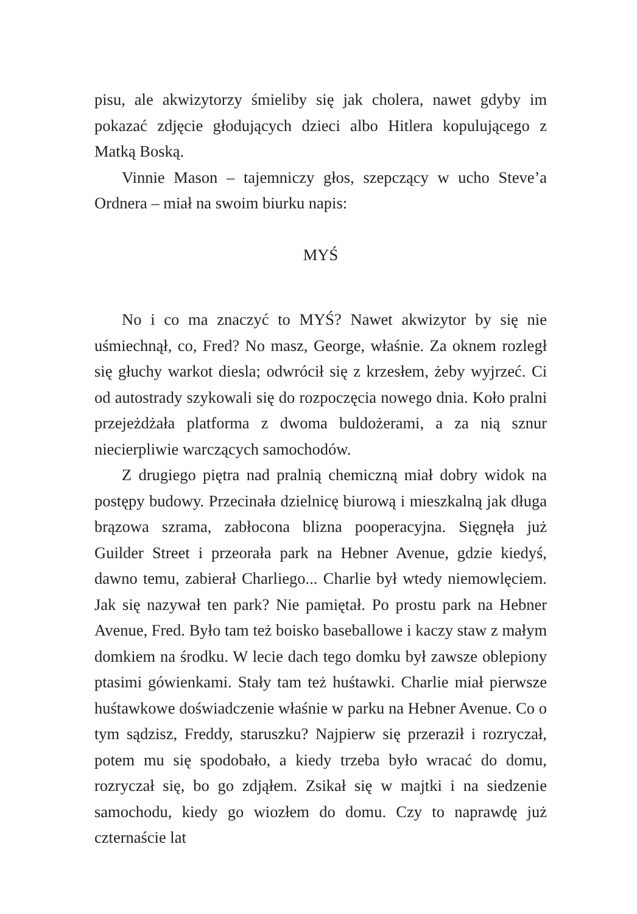pisu, ale akwizytorzy śmieliby się jak cholera, nawet gdyby im pokazać zdjęcie głodujących dzieci albo Hitlera kopulującego z Matką Boską.
Vinnie Mason – tajemniczy głos, szepczący w ucho Steve’a Ordnera – miał na swoim biurku napis:
MYŚ
No i co ma znaczyć to MYŚ? Nawet akwizytor by się nie uśmiechnął, co, Fred? No masz, George, właśnie. Za oknem rozległ się głuchy warkot diesla; odwrócił się z krzesłem, żeby wyjrzeć. Ci od autostrady szykowali się do rozpoczęcia nowego dnia. Koło pralni przejeżdżała platforma z dwoma buldożerami, a za nią sznur niecierpliwie warczących samochodów.
Z drugiego piętra nad pralnią chemiczną miał dobry widok na postępy budowy. Przecinała dzielnicę biurową i mieszkalną jak długa brązowa szrama, zabłocona blizna pooperacyjna. Sięgnęła już Guilder Street i przeorała park na Hebner Avenue, gdzie kiedyś, dawno temu, zabierał Charliego... Charlie był wtedy niemowlęciem. Jak się nazywał ten park? Nie pamiętał. Po prostu park na Hebner Avenue, Fred. Było tam też boisko baseballowe i kaczy staw z małym domkiem na środku. W lecie dach tego domku był zawsze oblepiony ptasimi gówienkami. Stały tam też huśtawki. Charlie miał pierwsze huśtawkowe doświadczenie właśnie w parku na Hebner Avenue. Co o tym sądzisz, Freddy, staruszku? Najpierw się przeraził i rozryczał, potem mu się spodobało, a kiedy trzeba było wracać do domu, rozryczał się, bo go zdjąłem. Zsikał się w majtki i na siedzenie samochodu, kiedy go wiozłem do domu. Czy to naprawdę już czternaście lat